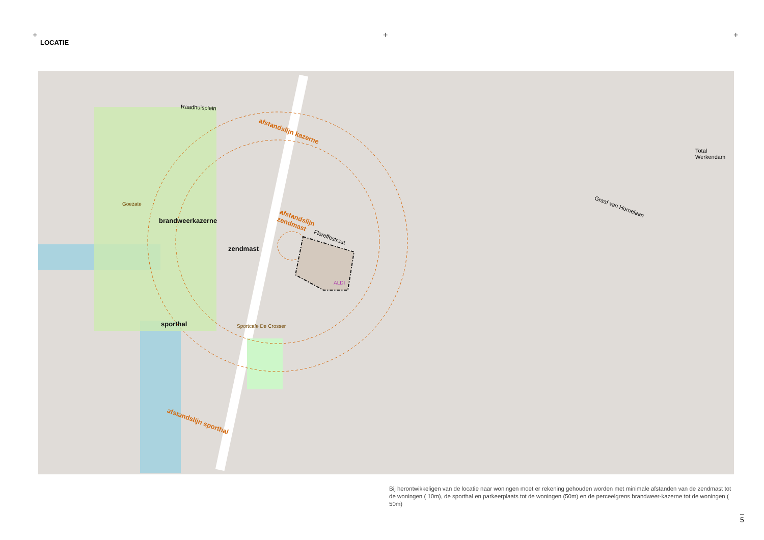+ + +
LOCATIE
brandweerkazerne
zendmast
sporthal
afstandslijn kazerne
afstandslijn
zendmast
afstandslijn sporthal
Raadhuisplein
Graaf van Hornelaan
Floreffestraat
Total Werkendam
Goezate
Sportcafe De Crosser
ALDI
Bij herontwikkeligen van de locatie naar woningen moet er rekening gehouden worden met minimale afstanden van de zendmast tot de woningen ( 10m), de sporthal en parkeerplaats tot de woningen (50m) en de perceelgrens brandweer-kazerne tot de woningen ( 50m)
5